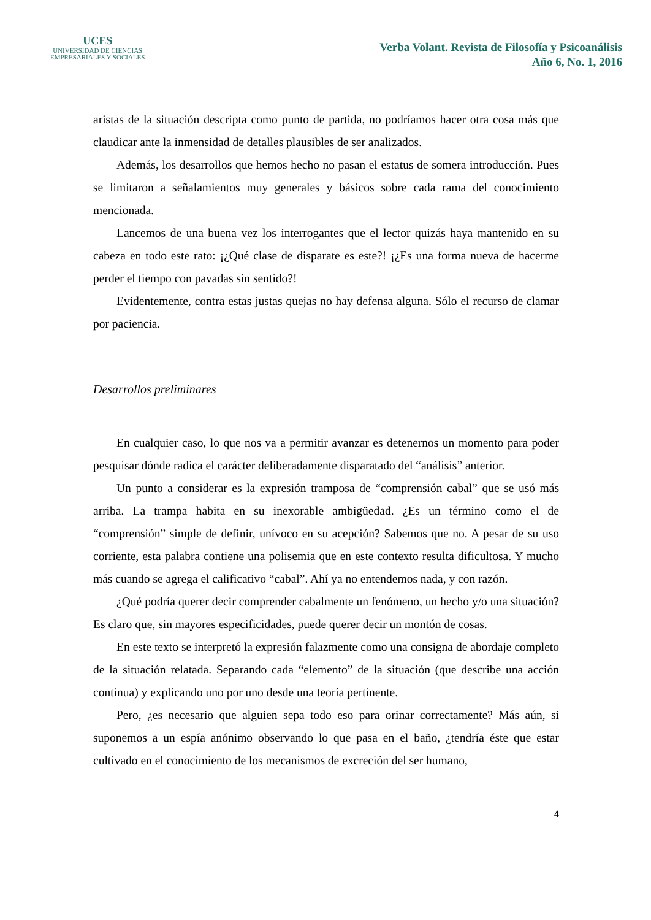UCES
UNIVERSIDAD DE CIENCIAS
EMPRESARIALES Y SOCIALES
Verba Volant. Revista de Filosofía y Psicoanálisis
Año 6, No. 1, 2016
aristas de la situación descripta como punto de partida, no podríamos hacer otra cosa más que claudicar ante la inmensidad de detalles plausibles de ser analizados.
Además, los desarrollos que hemos hecho no pasan el estatus de somera introducción. Pues se limitaron a señalamientos muy generales y básicos sobre cada rama del conocimiento mencionada.
Lancemos de una buena vez los interrogantes que el lector quizás haya mantenido en su cabeza en todo este rato: ¡¿Qué clase de disparate es este?! ¡¿Es una forma nueva de hacerme perder el tiempo con pavadas sin sentido?!
Evidentemente, contra estas justas quejas no hay defensa alguna. Sólo el recurso de clamar por paciencia.
Desarrollos preliminares
En cualquier caso, lo que nos va a permitir avanzar es detenernos un momento para poder pesquisar dónde radica el carácter deliberadamente disparatado del “análisis” anterior.
Un punto a considerar es la expresión tramposa de “comprensión cabal” que se usó más arriba. La trampa habita en su inexorable ambigüedad. ¿Es un término como el de “comprensión” simple de definir, unívoco en su acepción? Sabemos que no. A pesar de su uso corriente, esta palabra contiene una polisemia que en este contexto resulta dificultosa. Y mucho más cuando se agrega el calificativo “cabal”. Ahí ya no entendemos nada, y con razón.
¿Qué podría querer decir comprender cabalmente un fenómeno, un hecho y/o una situación? Es claro que, sin mayores especificidades, puede querer decir un montón de cosas.
En este texto se interpretó la expresión falazmente como una consigna de abordaje completo de la situación relatada. Separando cada “elemento” de la situación (que describe una acción continua) y explicando uno por uno desde una teoría pertinente.
Pero, ¿es necesario que alguien sepa todo eso para orinar correctamente? Más aún, si suponemos a un espía anónimo observando lo que pasa en el baño, ¿tendría éste que estar cultivado en el conocimiento de los mecanismos de excreción del ser humano,
4